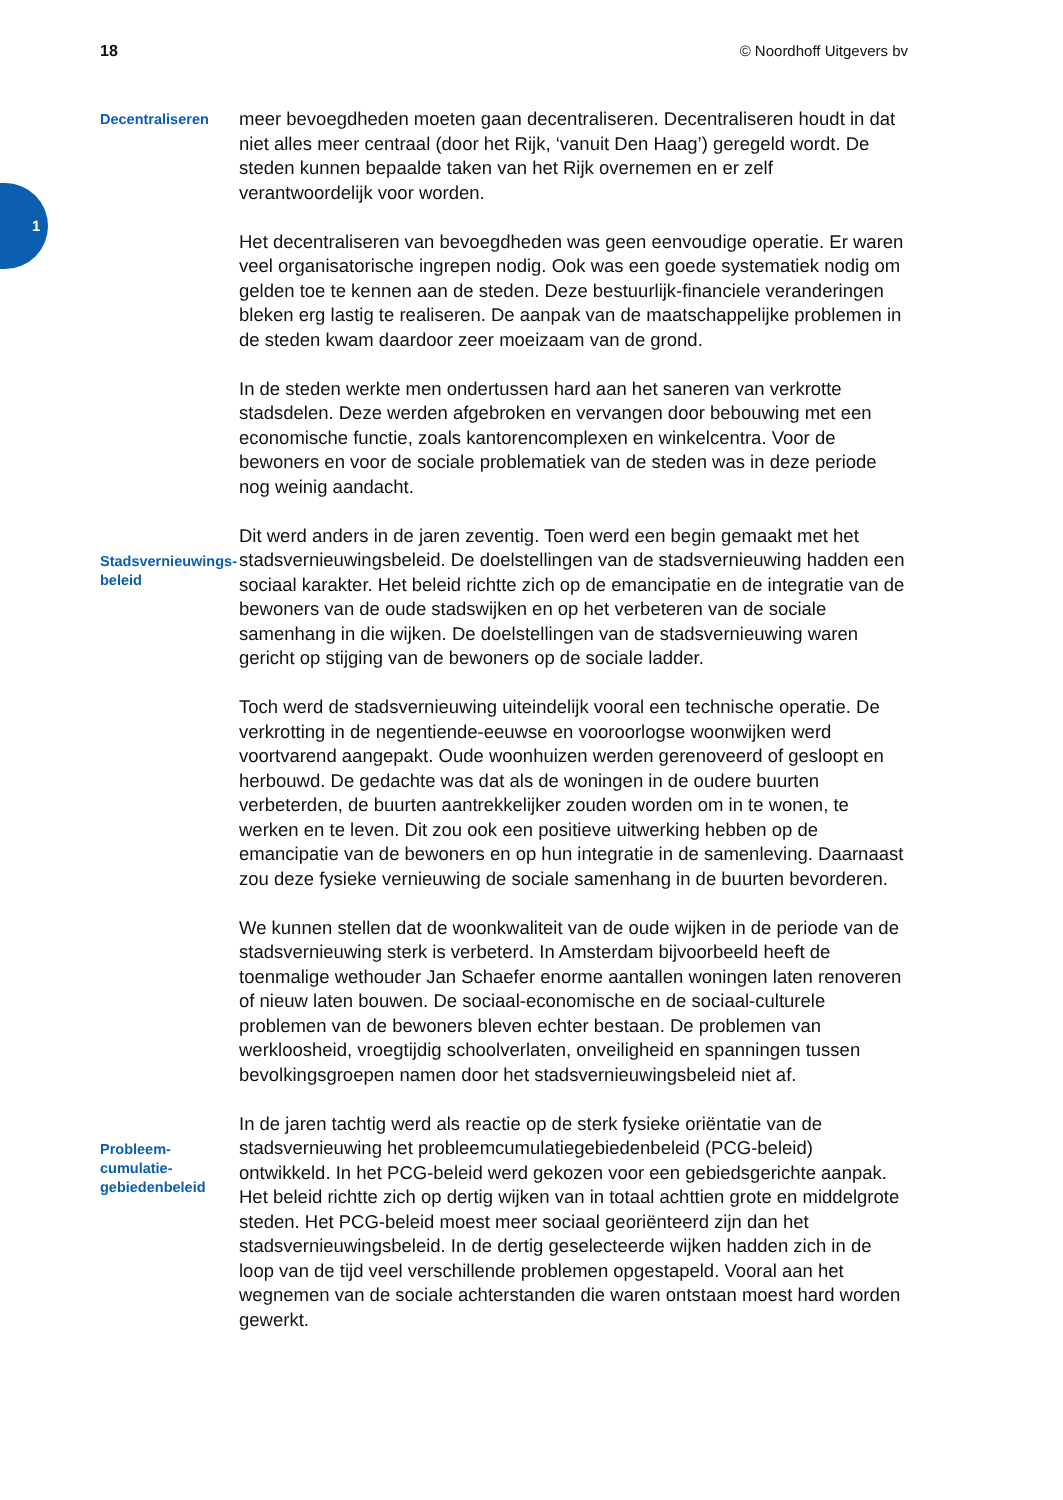18 © Noordhoff Uitgevers bv
1
Decentraliseren
meer bevoegdheden moeten gaan decentraliseren. Decentraliseren houdt in dat niet alles meer centraal (door het Rijk, ‘vanuit Den Haag’) geregeld wordt. De steden kunnen bepaalde taken van het Rijk overnemen en er zelf verantwoordelijk voor worden.
Het decentraliseren van bevoegdheden was geen eenvoudige operatie. Er waren veel organisatorische ingrepen nodig. Ook was een goede systematiek nodig om gelden toe te kennen aan de steden. Deze bestuurlijk-financiele veranderingen bleken erg lastig te realiseren. De aanpak van de maatschappelijke problemen in de steden kwam daardoor zeer moeizaam van de grond.
In de steden werkte men ondertussen hard aan het saneren van verkrotte stadsdelen. Deze werden afgebroken en vervangen door bebouwing met een economische functie, zoals kantorencomplexen en winkelcentra. Voor de bewoners en voor de sociale problematiek van de steden was in deze periode nog weinig aandacht.
Stadsvernieuwings-
beleid
Dit werd anders in de jaren zeventig. Toen werd een begin gemaakt met het stadsvernieuwingsbeleid. De doelstellingen van de stadsvernieuwing hadden een sociaal karakter. Het beleid richtte zich op de emancipatie en de integratie van de bewoners van de oude stadswijken en op het verbeteren van de sociale samenhang in die wijken. De doelstellingen van de stadsvernieuwing waren gericht op stijging van de bewoners op de sociale ladder.
Toch werd de stadsvernieuwing uiteindelijk vooral een technische operatie. De verkrotting in de negentiende-eeuwse en vooroorlogse woonwijken werd voortvarend aangepakt. Oude woonhuizen werden gerenoveerd of gesloopt en herbouwd. De gedachte was dat als de woningen in de oudere buurten verbeterden, de buurten aantrekkelijker zouden worden om in te wonen, te werken en te leven. Dit zou ook een positieve uitwerking hebben op de emancipatie van de bewoners en op hun integratie in de samenleving. Daarnaast zou deze fysieke vernieuwing de sociale samenhang in de buurten bevorderen.
We kunnen stellen dat de woonkwaliteit van de oude wijken in de periode van de stadsvernieuwing sterk is verbeterd. In Amsterdam bijvoorbeeld heeft de toenmalige wethouder Jan Schaefer enorme aantallen woningen laten renoveren of nieuw laten bouwen. De sociaal-economische en de sociaal-culturele problemen van de bewoners bleven echter bestaan. De problemen van werkloosheid, vroegtijdig schoolverlaten, onveiligheid en spanningen tussen bevolkingsgroepen namen door het stadsvernieuwingsbeleid niet af.
Probleem-
cumulatie-
gebiedenbeleid
In de jaren tachtig werd als reactie op de sterk fysieke oriëntatie van de stadsvernieuwing het probleemcumulatiegebiedenbeleid (PCG-beleid) ontwikkeld. In het PCG-beleid werd gekozen voor een gebiedsgerichte aanpak. Het beleid richtte zich op dertig wijken van in totaal achttien grote en middelgrote steden. Het PCG-beleid moest meer sociaal georiënteerd zijn dan het stadsvernieuwingsbeleid. In de dertig geselecteerde wijken hadden zich in de loop van de tijd veel verschillende problemen opgestapeld. Vooral aan het wegnemen van de sociale achterstanden die waren ontstaan moest hard worden gewerkt.